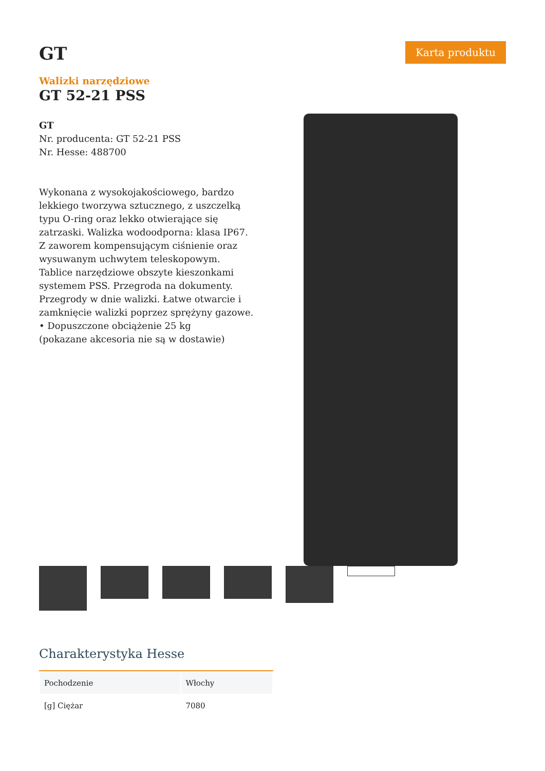GT
Karta produktu
Walizki narzędziowe
GT 52-21 PSS
GT
Nr. producenta: GT 52-21 PSS
Nr. Hesse: 488700
Wykonana z wysokojakościowego, bardzo lekkiego tworzywa sztucznego, z uszczelką typu O-ring oraz lekko otwierające się zatrzaski. Walizka wodoodporna: klasa IP67. Z zaworem kompensującym ciśnienie oraz wysuwanym uchwytem teleskopowym. Tablice narzędziowe obszyte kieszonkami systemem PSS. Przegroda na dokumenty. Przegrody w dnie walizki. Łatwe otwarcie i zamknięcie walizki poprzez sprężyny gazowe.
• Dopuszczone obciążenie 25 kg
(pokazane akcesoria nie są w dostawie)
Charakterystyka Hesse
| Pochodzenie | Włochy |
| [g] Ciężar | 7080 |